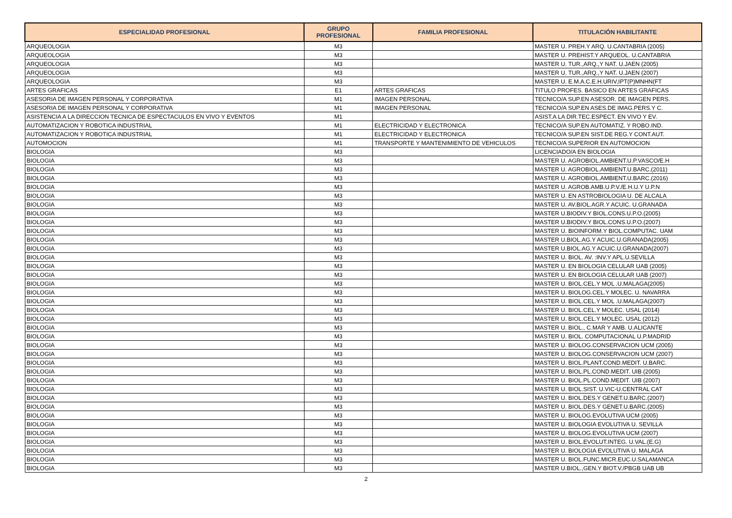| ESPECIALIDAD PROFESIONAL | GRUPO PROFESIONAL | FAMILIA PROFESIONAL | TITULACIÓN HABILITANTE |
| --- | --- | --- | --- |
| ARQUEOLOGIA | M3 | | MASTER U. PREH.Y ARQ. U.CANTABRIA (2005) |
| ARQUEOLOGIA | M3 | | MASTER U. PREHIST.Y ARQUEOL. U.CANTABRIA |
| ARQUEOLOGIA | M3 | | MASTER U. TUR.,ARQ.,Y NAT. U.JAEN (2005) |
| ARQUEOLOGIA | M3 | | MASTER U. TUR.,ARQ.,Y NAT. U.JAEN (2007) |
| ARQUEOLOGIA | M3 | | MASTER U. E.M.A.C.E.H.URIV,IPT(P)MNHN(FT |
| ARTES GRAFICAS | E1 | ARTES GRAFICAS | TITULO PROFES. BASICO EN ARTES GRAFICAS |
| ASESORIA DE IMAGEN PERSONAL Y CORPORATIVA | M1 | IMAGEN PERSONAL | TECNICO/A SUP.EN ASESOR. DE IMAGEN PERS. |
| ASESORIA DE IMAGEN PERSONAL Y CORPORATIVA | M1 | IMAGEN PERSONAL | TECNICO/A SUP.EN ASES.DE IMAG.PERS.Y C. |
| ASISTENCIA A LA DIRECCION TECNICA DE ESPECTACULOS EN VIVO Y EVENTOS | M1 | | ASIST.A LA DIR.TEC.ESPECT. EN VIVO Y EV. |
| AUTOMATIZACION Y ROBOTICA INDUSTRIAL | M1 | ELECTRICIDAD Y ELECTRONICA | TECNICO/A SUP.EN AUTOMATIZ. Y ROBO.IND. |
| AUTOMATIZACION Y ROBOTICA INDUSTRIAL | M1 | ELECTRICIDAD Y ELECTRONICA | TECNICO/A SUP.EN SIST.DE REG.Y CONT.AUT. |
| AUTOMOCION | M1 | TRANSPORTE Y MANTENIMIENTO DE VEHICULOS | TECNICO/A SUPERIOR EN AUTOMOCION |
| BIOLOGIA | M3 | | LICENCIADO/A EN BIOLOGIA |
| BIOLOGIA | M3 | | MASTER U. AGROBIOL.AMBIENT.U.P.VASCO/E.H |
| BIOLOGIA | M3 | | MASTER U. AGROBIOL.AMBIENT.U.BARC.(2011) |
| BIOLOGIA | M3 | | MASTER U. AGROBIOL.AMBIENT.U.BARC.(2016) |
| BIOLOGIA | M3 | | MASTER U. AGROB.AMB.U.P.V./E.H.U.Y U.P.N |
| BIOLOGIA | M3 | | MASTER U. EN ASTROBIOLOGIA U. DE ALCALA |
| BIOLOGIA | M3 | | MASTER U. AV.BIOL.AGR.Y ACUIC. U.GRANADA |
| BIOLOGIA | M3 | | MASTER U.BIODIV.Y BIOL.CONS.U.P.O.(2005) |
| BIOLOGIA | M3 | | MASTER U.BIODIV.Y BIOL.CONS.U.P.O.(2007) |
| BIOLOGIA | M3 | | MASTER U. BIOINFORM.Y BIOL.COMPUTAC. UAM |
| BIOLOGIA | M3 | | MASTER U.BIOL.AG.Y ACUIC.U.GRANADA(2005) |
| BIOLOGIA | M3 | | MASTER U.BIOL.AG.Y ACUIC.U.GRANADA(2007) |
| BIOLOGIA | M3 | | MASTER U. BIOL. AV. :INV.Y APL.U.SEVILLA |
| BIOLOGIA | M3 | | MASTER U. EN BIOLOGIA CELULAR UAB (2005) |
| BIOLOGIA | M3 | | MASTER U. EN BIOLOGIA CELULAR UAB (2007) |
| BIOLOGIA | M3 | | MASTER U. BIOL.CEL.Y MOL .U.MALAGA(2005) |
| BIOLOGIA | M3 | | MASTER U. BIOLOG.CEL.Y MOLEC. U. NAVARRA |
| BIOLOGIA | M3 | | MASTER U. BIOL.CEL.Y MOL .U.MALAGA(2007) |
| BIOLOGIA | M3 | | MASTER U. BIOL.CEL.Y MOLEC. USAL (2014) |
| BIOLOGIA | M3 | | MASTER U. BIOL.CEL.Y MOLEC. USAL (2012) |
| BIOLOGIA | M3 | | MASTER U. BIOL., C.MAR Y AMB. U.ALICANTE |
| BIOLOGIA | M3 | | MASTER U. BIOL. COMPUTACIONAL U.P.MADRID |
| BIOLOGIA | M3 | | MASTER U. BIOLOG.CONSERVACION UCM (2005) |
| BIOLOGIA | M3 | | MASTER U. BIOLOG.CONSERVACION UCM (2007) |
| BIOLOGIA | M3 | | MASTER U. BIOL.PLANT.COND.MEDIT. U.BARC. |
| BIOLOGIA | M3 | | MASTER U. BIOL.PL.COND.MEDIT. UIB (2005) |
| BIOLOGIA | M3 | | MASTER U. BIOL.PL.COND.MEDIT. UIB (2007) |
| BIOLOGIA | M3 | | MASTER U. BIOL.SIST. U.VIC-U.CENTRAL CAT |
| BIOLOGIA | M3 | | MASTER U. BIOL.DES.Y GENET.U.BARC.(2007) |
| BIOLOGIA | M3 | | MASTER U. BIOL.DES.Y GENET.U.BARC.(2005) |
| BIOLOGIA | M3 | | MASTER U. BIOLOG.EVOLUTIVA UCM (2005) |
| BIOLOGIA | M3 | | MASTER U. BIOLOGIA EVOLUTIVA U. SEVILLA |
| BIOLOGIA | M3 | | MASTER U. BIOLOG.EVOLUTIVA UCM (2007) |
| BIOLOGIA | M3 | | MASTER U. BIOL.EVOLUT.INTEG. U.VAL.(E.G) |
| BIOLOGIA | M3 | | MASTER U. BIOLOGIA EVOLUTIVA U. MALAGA |
| BIOLOGIA | M3 | | MASTER U. BIOL.FUNC.MICR.EUC.U.SALAMANCA |
| BIOLOGIA | M3 | | MASTER U.BIOL.,GEN.Y BIOT.V./PBGB UAB UB |
2